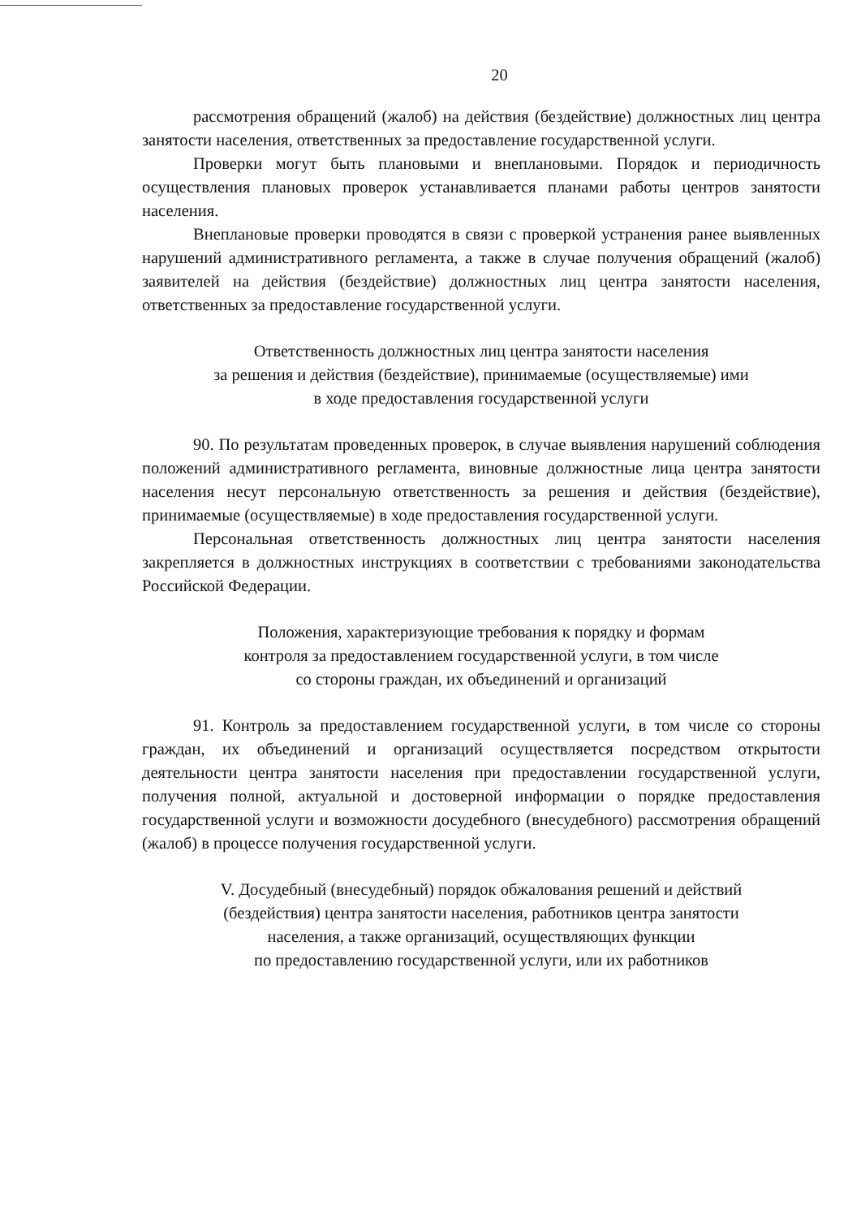20
рассмотрения обращений (жалоб) на действия (бездействие) должностных лиц центра занятости населения, ответственных за предоставление государственной услуги.
Проверки могут быть плановыми и внеплановыми. Порядок и периодичность осуществления плановых проверок устанавливается планами работы центров занятости населения.
Внеплановые проверки проводятся в связи с проверкой устранения ранее выявленных нарушений административного регламента, а также в случае получения обращений (жалоб) заявителей на действия (бездействие) должностных лиц центра занятости населения, ответственных за предоставление государственной услуги.
Ответственность должностных лиц центра занятости населения
за решения и действия (бездействие), принимаемые (осуществляемые) ими
в ходе предоставления государственной услуги
90. По результатам проведенных проверок, в случае выявления нарушений соблюдения положений административного регламента, виновные должностные лица центра занятости населения несут персональную ответственность за решения и действия (бездействие), принимаемые (осуществляемые) в ходе предоставления государственной услуги.
Персональная ответственность должностных лиц центра занятости населения закрепляется в должностных инструкциях в соответствии с требованиями законодательства Российской Федерации.
Положения, характеризующие требования к порядку и формам
контроля за предоставлением государственной услуги, в том числе
со стороны граждан, их объединений и организаций
91. Контроль за предоставлением государственной услуги, в том числе со стороны граждан, их объединений и организаций осуществляется посредством открытости деятельности центра занятости населения при предоставлении государственной услуги, получения полной, актуальной и достоверной информации о порядке предоставления государственной услуги и возможности досудебного (внесудебного) рассмотрения обращений (жалоб) в процессе получения государственной услуги.
V. Досудебный (внесудебный) порядок обжалования решений и действий
(бездействия) центра занятости населения, работников центра занятости
населения, а также организаций, осуществляющих функции
по предоставлению государственной услуги, или их работников